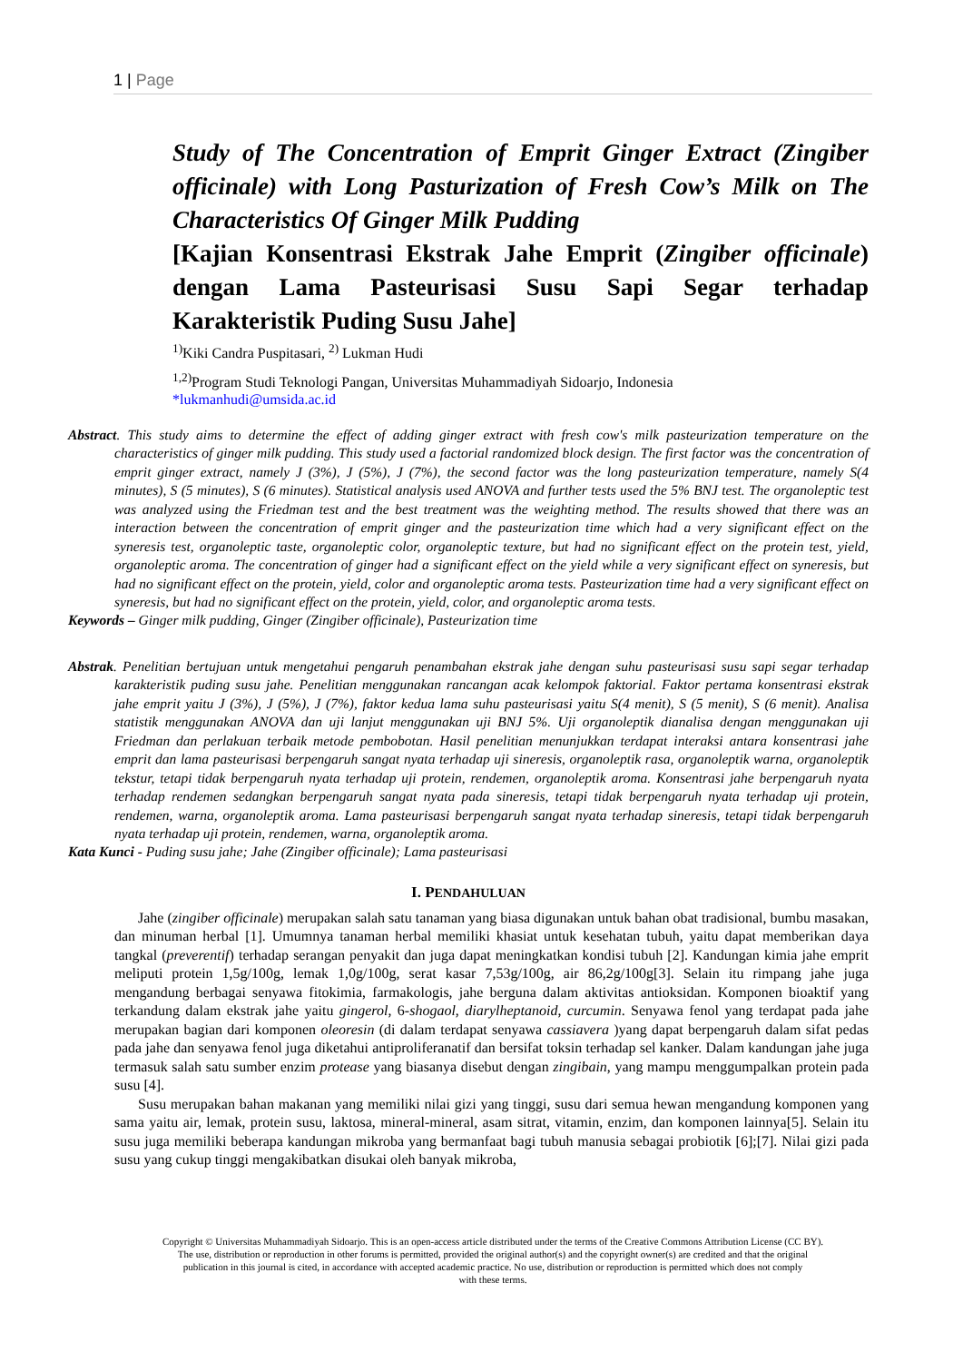1 | Page
Study of The Concentration of Emprit Ginger Extract (Zingiber officinale) with Long Pasturization of Fresh Cow’s Milk on The Characteristics Of Ginger Milk Pudding
[Kajian Konsentrasi Ekstrak Jahe Emprit (Zingiber officinale) dengan Lama Pasteurisasi Susu Sapi Segar terhadap Karakteristik Puding Susu Jahe]
<sup>1)</sup> Kiki Candra Puspitasari, <sup>2)</sup> Lukman Hudi
<sup>1,2)</sup>Program Studi Teknologi Pangan, Universitas Muhammadiyah Sidoarjo, Indonesia
*lukmanhudi@umsida.ac.id
Abstract. This study aims to determine the effect of adding ginger extract with fresh cow's milk pasteurization temperature on the characteristics of ginger milk pudding. This study used a factorial randomized block design. The first factor was the concentration of emprit ginger extract, namely J (3%), J (5%), J (7%), the second factor was the long pasteurization temperature, namely S(4 minutes), S (5 minutes), S (6 minutes). Statistical analysis used ANOVA and further tests used the 5% BNJ test. The organoleptic test was analyzed using the Friedman test and the best treatment was the weighting method. The results showed that there was an interaction between the concentration of emprit ginger and the pasteurization time which had a very significant effect on the syneresis test, organoleptic taste, organoleptic color, organoleptic texture, but had no significant effect on the protein test, yield, organoleptic aroma. The concentration of ginger had a significant effect on the yield while a very significant effect on syneresis, but had no significant effect on the protein, yield, color and organoleptic aroma tests. Pasteurization time had a very significant effect on syneresis, but had no significant effect on the protein, yield, color, and organoleptic aroma tests.
Keywords – Ginger milk pudding, Ginger (Zingiber officinale), Pasteurization time
Abstrak. Penelitian bertujuan untuk mengetahui pengaruh penambahan ekstrak jahe dengan suhu pasteurisasi susu sapi segar terhadap karakteristik puding susu jahe. Penelitian menggunakan rancangan acak kelompok faktorial. Faktor pertama konsentrasi ekstrak jahe emprit yaitu J (3%), J (5%), J (7%), faktor kedua lama suhu pasteurisasi yaitu S(4 menit), S (5 menit), S (6 menit). Analisa statistik menggunakan ANOVA dan uji lanjut menggunakan uji BNJ 5%. Uji organoleptik dianalisa dengan menggunakan uji Friedman dan perlakuan terbaik metode pembobotan. Hasil penelitian menunjukkan terdapat interaksi antara konsentrasi jahe emprit dan lama pasteurisasi berpengaruh sangat nyata terhadap uji sineresis, organoleptik rasa, organoleptik warna, organoleptik tekstur, tetapi tidak berpengaruh nyata terhadap uji protein, rendemen, organoleptik aroma. Konsentrasi jahe berpengaruh nyata terhadap rendemen sedangkan berpengaruh sangat nyata pada sineresis, tetapi tidak berpengaruh nyata terhadap uji protein, rendemen, warna, organoleptik aroma. Lama pasteurisasi berpengaruh sangat nyata terhadap sineresis, tetapi tidak berpengaruh nyata terhadap uji protein, rendemen, warna, organoleptik aroma.
Kata Kunci - Puding susu jahe; Jahe (Zingiber officinale); Lama pasteurisasi
I. PENDAHULUAN
Jahe (zingiber officinale) merupakan salah satu tanaman yang biasa digunakan untuk bahan obat tradisional, bumbu masakan, dan minuman herbal [1]. Umumnya tanaman herbal memiliki khasiat untuk kesehatan tubuh, yaitu dapat memberikan daya tangkal (preverentif) terhadap serangan penyakit dan juga dapat meningkatkan kondisi tubuh [2]. Kandungan kimia jahe emprit meliputi protein 1,5g/100g, lemak 1,0g/100g, serat kasar 7,53g/100g, air 86,2g/100g[3]. Selain itu rimpang jahe juga mengandung berbagai senyawa fitokimia, farmakologis, jahe berguna dalam aktivitas antioksidan. Komponen bioaktif yang terkandung dalam ekstrak jahe yaitu gingerol, 6-shogaol, diarylheptanoid, curcumin. Senyawa fenol yang terdapat pada jahe merupakan bagian dari komponen oleoresin (di dalam terdapat senyawa cassiavera )yang dapat berpengaruh dalam sifat pedas pada jahe dan senyawa fenol juga diketahui antiproliferanatif dan bersifat toksin terhadap sel kanker. Dalam kandungan jahe juga termasuk salah satu sumber enzim protease yang biasanya disebut dengan zingibain, yang mampu menggumpalkan protein pada susu [4].
Susu merupakan bahan makanan yang memiliki nilai gizi yang tinggi, susu dari semua hewan mengandung komponen yang sama yaitu air, lemak, protein susu, laktosa, mineral-mineral, asam sitrat, vitamin, enzim, dan komponen lainnya[5]. Selain itu susu juga memiliki beberapa kandungan mikroba yang bermanfaat bagi tubuh manusia sebagai probiotik [6];[7]. Nilai gizi pada susu yang cukup tinggi mengakibatkan disukai oleh banyak mikroba,
Copyright © Universitas Muhammadiyah Sidoarjo. This is an open-access article distributed under the terms of the Creative Commons Attribution License (CC BY).
The use, distribution or reproduction in other forums is permitted, provided the original author(s) and the copyright owner(s) are credited and that the original
publication in this journal is cited, in accordance with accepted academic practice. No use, distribution or reproduction is permitted which does not comply
with these terms.